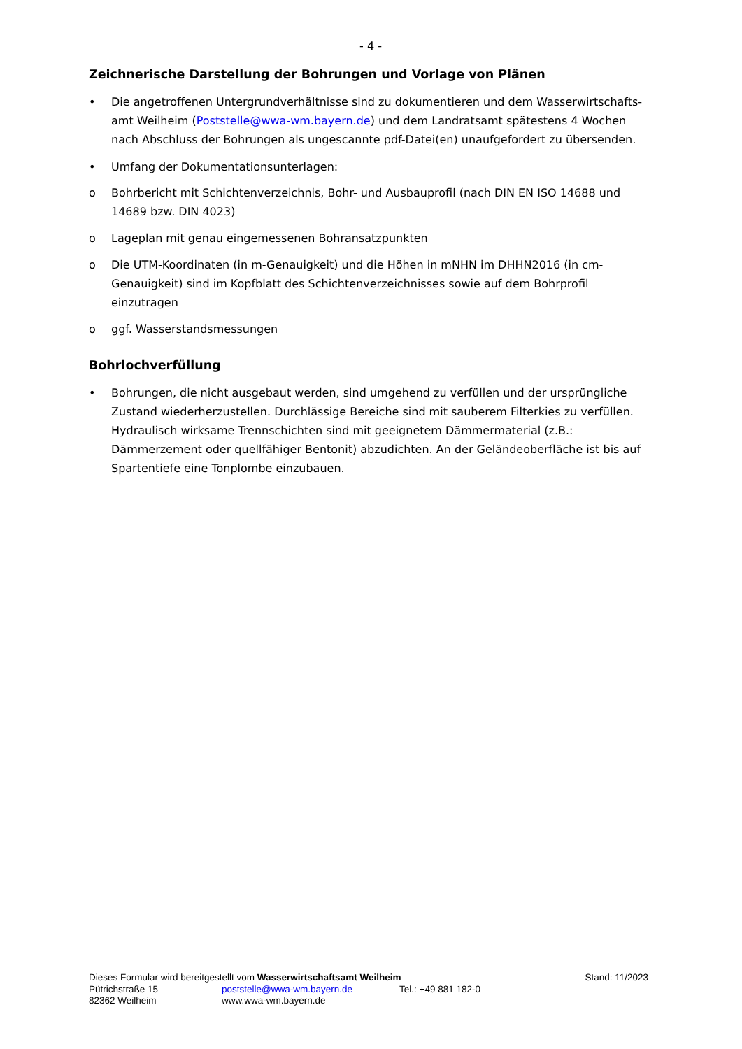- 4 -
Zeichnerische Darstellung der Bohrungen und Vorlage von Plänen
• Die angetroffenen Untergrundverhältnisse sind zu dokumentieren und dem Wasserwirtschafts-amt Weilheim (Poststelle@wwa-wm.bayern.de) und dem Landratsamt spätestens 4 Wochen nach Abschluss der Bohrungen als ungescannte pdf-Datei(en) unaufgefordert zu übersenden.
• Umfang der Dokumentationsunterlagen:
o Bohrbericht mit Schichtenverzeichnis, Bohr- und Ausbauprofil (nach DIN EN ISO 14688 und 14689 bzw. DIN 4023)
o Lageplan mit genau eingemessenen Bohransatzpunkten
o Die UTM-Koordinaten (in m-Genauigkeit) und die Höhen in mNHN im DHHN2016 (in cm-Genauigkeit) sind im Kopfblatt des Schichtenverzeichnisses sowie auf dem Bohrprofil einzutragen
o ggf. Wasserstandsmessungen
Bohrlochverfüllung
• Bohrungen, die nicht ausgebaut werden, sind umgehend zu verfüllen und der ursprüngliche Zustand wiederherzustellen. Durchlässige Bereiche sind mit sauberem Filterkies zu verfüllen. Hydraulisch wirksame Trennschichten sind mit geeignetem Dämmermaterial (z.B.: Dämmerzement oder quellfähiger Bentonit) abzudichten. An der Geländeoberfläche ist bis auf Spartentiefe eine Tonplombe einzubauen.
Dieses Formular wird bereitgestellt vom Wasserwirtschaftsamt Weilheim Stand: 11/2023
Pütrichstraße 15 poststelle@wwa-wm.bayern.de Tel.: +49 881 182-0
82362 Weilheim www.wwa-wm.bayern.de